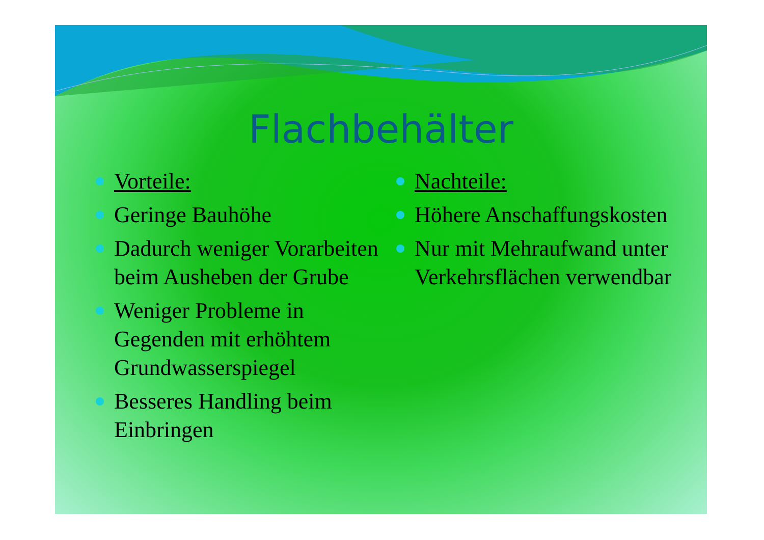Flachbehälter
Vorteile:
Geringe Bauhöhe
Dadurch weniger Vorarbeiten beim Ausheben der Grube
Weniger Probleme in Gegenden mit erhöhtem Grundwasserspiegel
Besseres Handling beim Einbringen
Nachteile:
Höhere Anschaffungskosten
Nur mit Mehraufwand unter Verkehrsflächen verwendbar